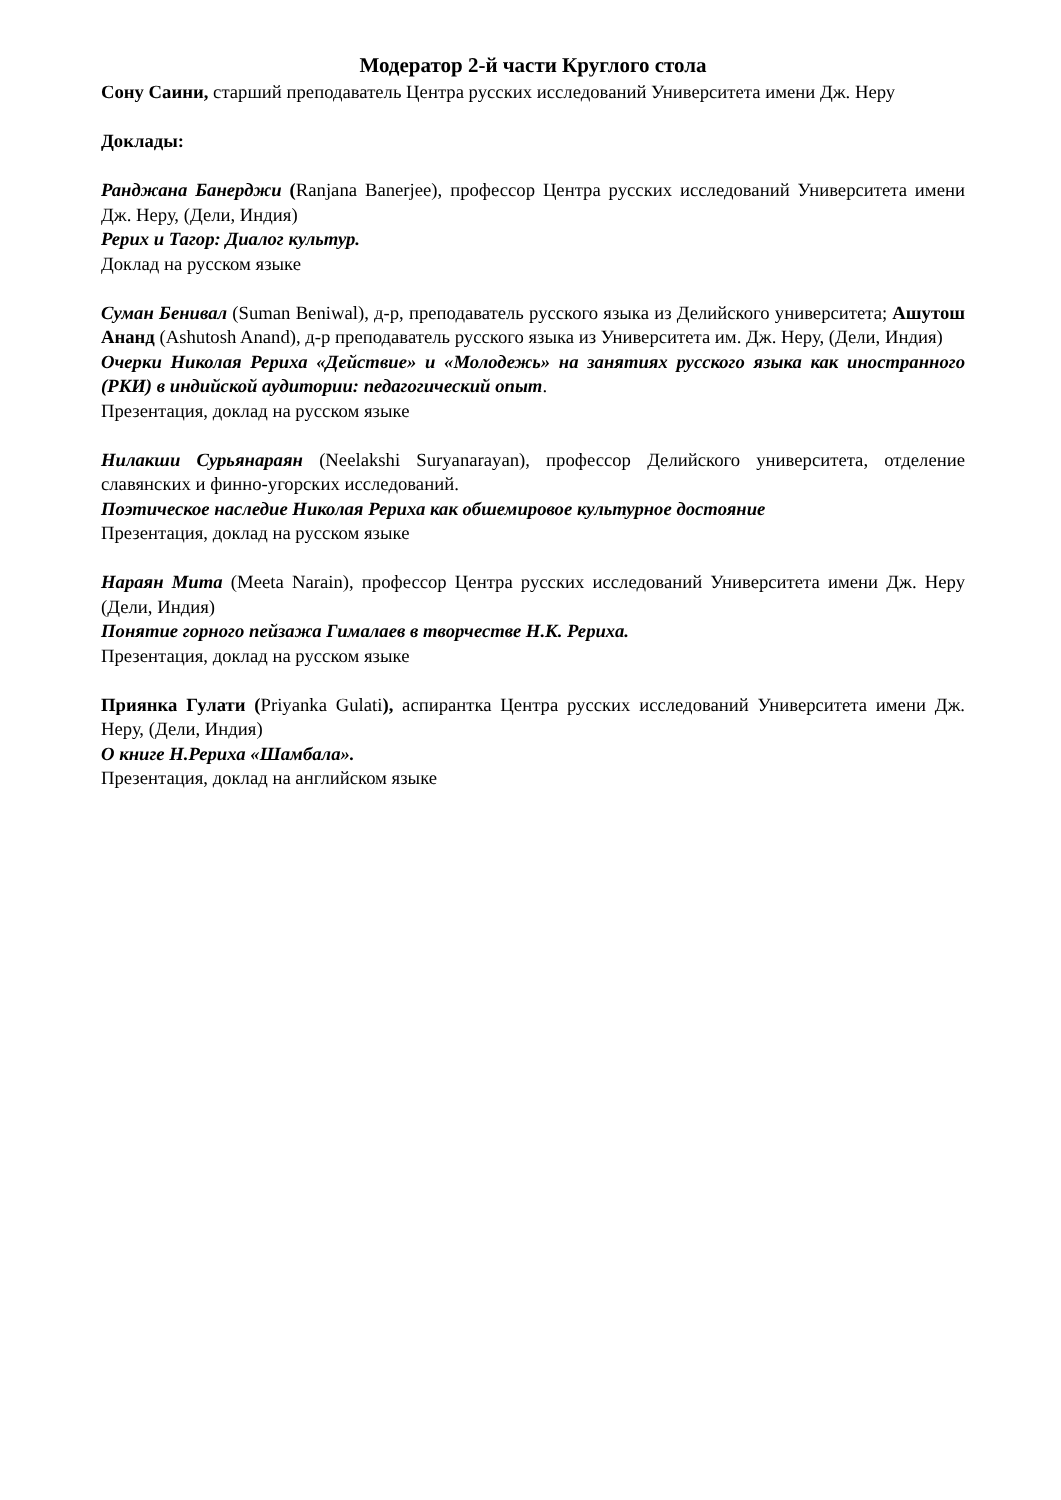Модератор 2-й части Круглого стола
Сону Саини, старший преподаватель Центра русских исследований Университета имени Дж. Неру
Доклады:
Ранджана Банерджи (Ranjana Banerjee), профессор Центра русских исследований Университета имени Дж. Неру, (Дели, Индия)
Рерих и Тагор: Диалог культур.
Доклад на русском языке
Суман Бенивал (Suman Beniwal), д-р, преподаватель русского языка из Делийского университета; Ашутош Ананд (Ashutosh Anand), д-р преподаватель русского языка из Университета им. Дж. Неру, (Дели, Индия)
Очерки Николая Рериха «Действие» и «Молодежь» на занятиях русского языка как иностранного (РКИ) в индийской аудитории: педагогический опыт.
Презентация, доклад на русском языке
Нилакши Сурьянараян (Neelakshi Suryanarayan), профессор Делийского университета, отделение славянских и финно-угорских исследований.
Поэтическое наследие Николая Рериха как обшемировое культурное достояние
Презентация, доклад на русском языке
Нараян Мита (Meeta Narain), профессор Центра русских исследований Университета имени Дж. Неру (Дели, Индия)
Понятие горного пейзажа Гималаев в творчестве Н.К. Рериха.
Презентация, доклад на русском языке
Приянка Гулати (Priyanka Gulati), аспирантка Центра русских исследований Университета имени Дж. Неру, (Дели, Индия)
О книге Н.Рериха «Шамбала».
Презентация, доклад на английском языке